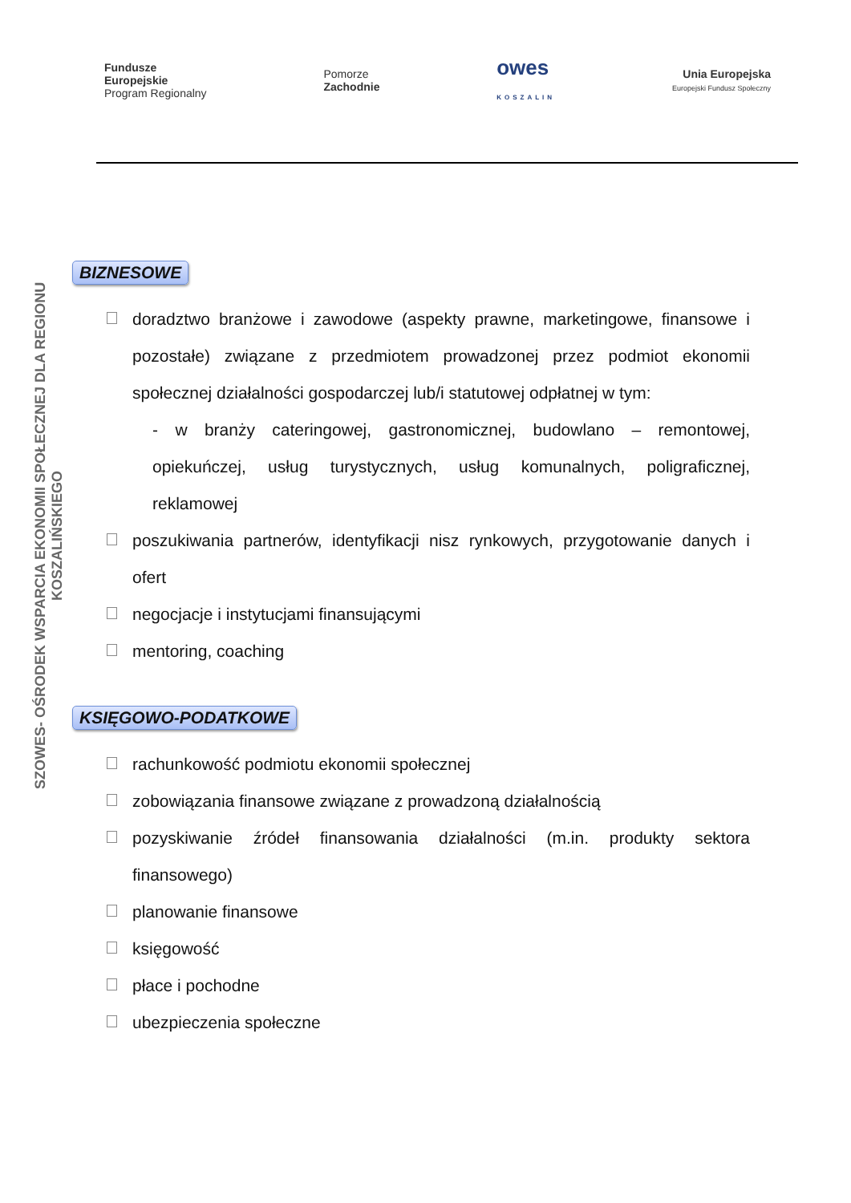Fundusze
Europejskie
Program Regionalny
Pomorze
Zachodnie
owes
KOSZALIN
Unia Europejska
Europejski Fundusz Społeczny
SZOWES- OŚRODEK WSPARCIA EKONOMII SPOŁECZNEJ DLA REGIONU KOSZALIŃSKIEGO
BIZNESOWE
doradztwo branżowe i zawodowe (aspekty prawne, marketingowe, finansowe i pozostałe) związane z przedmiotem prowadzonej przez podmiot ekonomii społecznej działalności gospodarczej lub/i statutowej odpłatnej w tym:
- w branży cateringowej, gastronomicznej, budowlano – remontowej, opiekuńczej, usług turystycznych, usług komunalnych, poligraficznej, reklamowej
poszukiwania partnerów, identyfikacji nisz rynkowych, przygotowanie danych i ofert
negocjacje i instytucjami finansującymi
mentoring, coaching
KSIĘGOWO-PODATKOWE
rachunkowość podmiotu ekonomii społecznej
zobowiązania finansowe związane z prowadzoną działalnością
pozyskiwanie źródeł finansowania działalności (m.in. produkty sektora finansowego)
planowanie finansowe
księgowość
płace i pochodne
ubezpieczenia społeczne